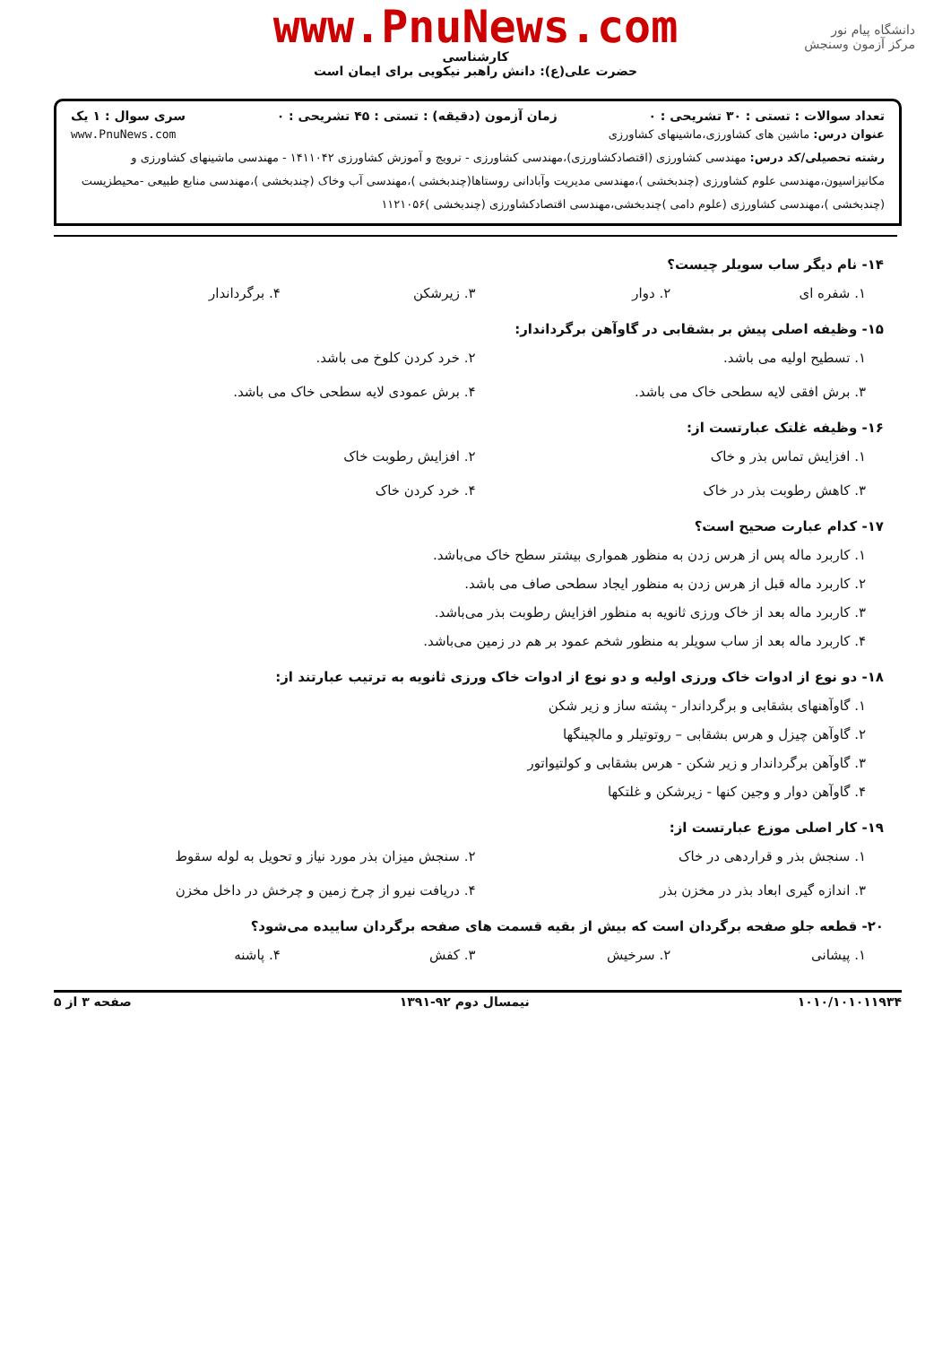دانشگاه پیام نور
مرکز آزمون وسنجش
www.PnuNews.com
کارشناسی
حضرت علی(ع): دانش راهبر نیکویی برای ایمان است
تعداد سوالات : تستی : ۳۰ تشریحی : ۰ زمان آزمون (دقیقه) : تستی : ۴۵ تشریحی : ۰ سری سوال : ۱ یک
عنوان درس: ماشین های کشاورزی،ماشینهای کشاورزی www.PnuNews.com
رشته تحصیلی/کد درس: مهندسی کشاورزی (اقتصادکشاورزی)،مهندسی کشاورزی - ترویج و آموزش کشاورزی ۱۴۱۱۰۴۲ - مهندسی ماشینهای کشاورزی و مکانیزاسیون،مهندسی علوم کشاورزی (چندبخشی )،مهندسی مدیریت وآبادانی روستاها(چندبخشی )،مهندسی آب وخاک (چندبخشی )،مهندسی منابع طبیعی -محیطزیست (چندبخشی )،مهندسی کشاورزی (علوم دامی )چندبخشی،مهندسی اقتصادکشاورزی (چندبخشی )۱۱۲۱۰۵۶
۱۴- نام دیگر ساب سویلر چیست؟
۱. شفره ای ۲. دوار ۳. زیرشکن ۴. برگرداندار
۱۵- وظیفه اصلی پیش بر بشقابی در گاوآهن برگرداندار:
۱. تسطیح اولیه می باشد. ۲. خرد کردن کلوخ می باشد. ۳. برش افقی لایه سطحی خاک می باشد. ۴. برش عمودی لایه سطحی خاک می باشد.
۱۶- وظیفه غلتک عبارتست از:
۱. افزایش تماس بذر و خاک ۲. افزایش رطوبت خاک ۳. کاهش رطوبت بذر در خاک ۴. خرد کردن خاک
۱۷- کدام عبارت صحیح است؟
۱. کاربرد ماله پس از هرس زدن به منظور همواری بیشتر سطح خاک می‌باشد.
۲. کاربرد ماله قبل از هرس زدن به منظور ایجاد سطحی صاف می باشد.
۳. کاربرد ماله بعد از خاک ورزی ثانویه به منظور افزایش رطوبت بذر می‌باشد.
۴. کاربرد ماله بعد از ساب سویلر به منظور شخم عمود بر هم در زمین می‌باشد.
۱۸- دو نوع از ادوات خاک ورزی اولیه و دو نوع از ادوات خاک ورزی ثانویه به ترتیب عبارتند از:
۱. گاوآهنهای بشقابی و برگرداندار - پشته ساز و زیر شکن
۲. گاوآهن چیزل و هرس بشقابی – روتوتیلر و مالچینگها
۳. گاوآهن برگرداندار و زیر شکن - هرس بشقابی و کولتیواتور
۴. گاوآهن دوار و وجین کنها - زیرشکن و غلتکها
۱۹- کار اصلی موزع عبارتست از:
۱. سنجش بذر و قراردهی در خاک ۲. سنجش میزان بذر مورد نیاز و تحویل به لوله سقوط ۳. اندازه گیری ابعاد بذر در مخزن بذر ۴. دریافت نیرو از چرخ زمین و چرخش در داخل مخزن
۲۰- قطعه جلو صفحه برگردان است که بیش از بقیه قسمت های صفحه برگردان ساییده می‌شود؟
۱. پیشانی ۲. سرخیش ۳. کفش ۴. پاشنه
۱۰۱۰/۱۰۱۰۱۱۹۳۴ نیمسال دوم ۹۲-۱۳۹۱ صفحه ۳ از ۵